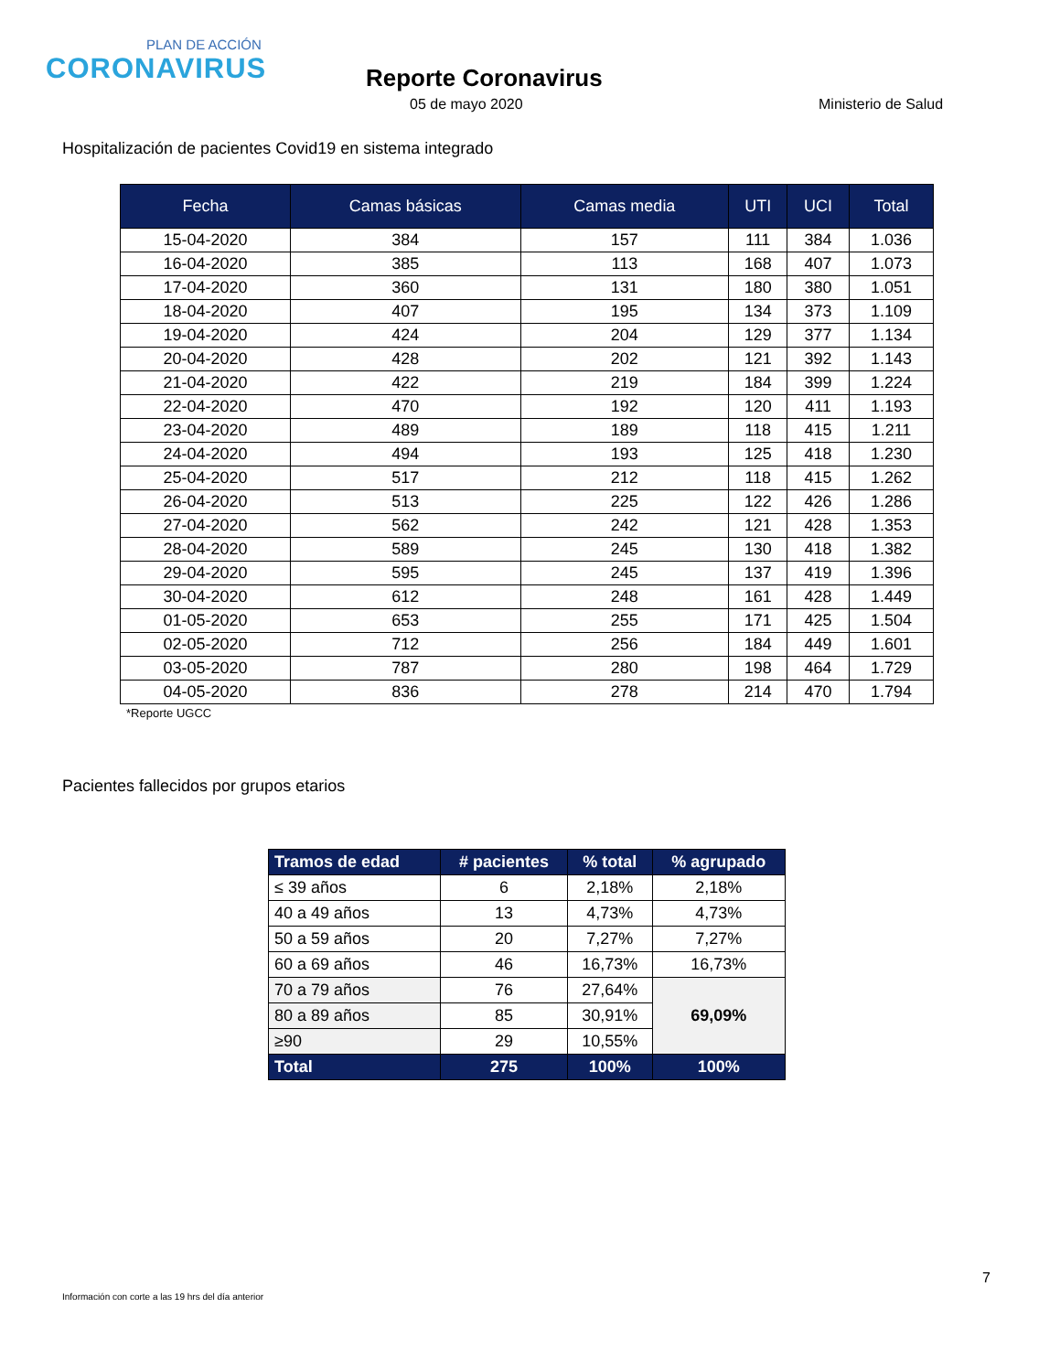PLAN DE ACCIÓN
CORONAVIRUS
Reporte Coronavirus
05 de mayo 2020 Ministerio de Salud
Hospitalización de pacientes Covid19 en sistema integrado
| Fecha | Camas básicas | Camas media | UTI | UCI | Total |
| --- | --- | --- | --- | --- | --- |
| 15-04-2020 | 384 | 157 | 111 | 384 | 1.036 |
| 16-04-2020 | 385 | 113 | 168 | 407 | 1.073 |
| 17-04-2020 | 360 | 131 | 180 | 380 | 1.051 |
| 18-04-2020 | 407 | 195 | 134 | 373 | 1.109 |
| 19-04-2020 | 424 | 204 | 129 | 377 | 1.134 |
| 20-04-2020 | 428 | 202 | 121 | 392 | 1.143 |
| 21-04-2020 | 422 | 219 | 184 | 399 | 1.224 |
| 22-04-2020 | 470 | 192 | 120 | 411 | 1.193 |
| 23-04-2020 | 489 | 189 | 118 | 415 | 1.211 |
| 24-04-2020 | 494 | 193 | 125 | 418 | 1.230 |
| 25-04-2020 | 517 | 212 | 118 | 415 | 1.262 |
| 26-04-2020 | 513 | 225 | 122 | 426 | 1.286 |
| 27-04-2020 | 562 | 242 | 121 | 428 | 1.353 |
| 28-04-2020 | 589 | 245 | 130 | 418 | 1.382 |
| 29-04-2020 | 595 | 245 | 137 | 419 | 1.396 |
| 30-04-2020 | 612 | 248 | 161 | 428 | 1.449 |
| 01-05-2020 | 653 | 255 | 171 | 425 | 1.504 |
| 02-05-2020 | 712 | 256 | 184 | 449 | 1.601 |
| 03-05-2020 | 787 | 280 | 198 | 464 | 1.729 |
| 04-05-2020 | 836 | 278 | 214 | 470 | 1.794 |
*Reporte UGCC
Pacientes fallecidos por grupos etarios
| Tramos de edad | # pacientes | % total | % agrupado |
| --- | --- | --- | --- |
| ≤ 39 años | 6 | 2,18% | 2,18% |
| 40 a 49 años | 13 | 4,73% | 4,73% |
| 50 a 59 años | 20 | 7,27% | 7,27% |
| 60 a 69 años | 46 | 16,73% | 16,73% |
| 70 a 79 años | 76 | 27,64% | 69,09% |
| 80 a 89 años | 85 | 30,91% | |
| ≥90 | 29 | 10,55% | |
| Total | 275 | 100% | 100% |
7
Información con corte a las 19 hrs del día anterior